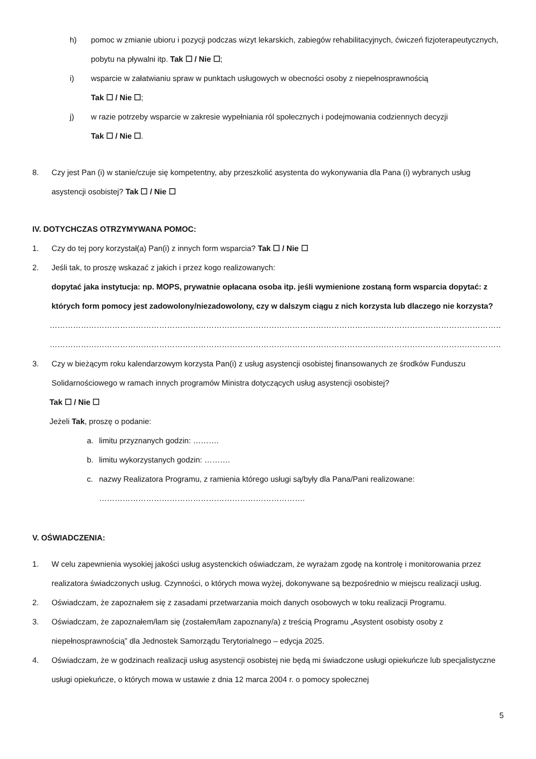h) pomoc w zmianie ubioru i pozycji podczas wizyt lekarskich, zabiegów rehabilitacyjnych, ćwiczeń fizjoterapeutycznych, pobytu na pływalni itp. Tak ☐ / Nie ☐;
i) wsparcie w załatwianiu spraw w punktach usługowych w obecności osoby z niepełnosprawnością
Tak ☐ / Nie ☐;
j) w razie potrzeby wsparcie w zakresie wypełniania ról społecznych i podejmowania codziennych decyzji
Tak ☐ / Nie ☐.
8. Czy jest Pan (i) w stanie/czuje się kompetentny, aby przeszkolić asystenta do wykonywania dla Pana (i) wybranych usług asystencji osobistej? Tak ☐ / Nie ☐
IV. DOTYCHCZAS OTRZYMYWANA POMOC:
1. Czy do tej pory korzystał(a) Pan(i) z innych form wsparcia? Tak ☐ / Nie ☐
2. Jeśli tak, to proszę wskazać z jakich i przez kogo realizowanych:
dopytać jaka instytucja: np. MOPS, prywatnie opłacana osoba itp. jeśli wymienione zostaną form wsparcia dopytać: z których form pomocy jest zadowolony/niezadowolony, czy w dalszym ciągu z nich korzysta lub dlaczego nie korzysta?
…………………………………………………………………………………………………………………………………………………………………………
…………………………………………………………………………………………………………………………………………………………………………
3. Czy w bieżącym roku kalendarzowym korzysta Pan(i) z usług asystencji osobistej finansowanych ze środków Funduszu Solidarnościowego w ramach innych programów Ministra dotyczących usług asystencji osobistej?
Tak ☐ / Nie ☐
Jeżeli Tak, proszę o podanie:
a. limitu przyznanych godzin: ……….
b. limitu wykorzystanych godzin: ……….
c. nazwy Realizatora Programu, z ramienia którego usługi są/były dla Pana/Pani realizowane:
…………………………………………………………………….
V. OŚWIADCZENIA:
1. W celu zapewnienia wysokiej jakości usług asystenckich oświadczam, że wyrażam zgodę na kontrolę i monitorowania przez realizatora świadczonych usług. Czynności, o których mowa wyżej, dokonywane są bezpośrednio w miejscu realizacji usług.
2. Oświadczam, że zapoznałem się z zasadami przetwarzania moich danych osobowych w toku realizacji Programu.
3. Oświadczam, że zapoznałem/łam się (zostałem/łam zapoznany/a) z treścią Programu „Asystent osobisty osoby z niepełnosprawnością” dla Jednostek Samorządu Terytorialnego – edycja 2025.
4. Oświadczam, że w godzinach realizacji usług asystencji osobistej nie będą mi świadczone usługi opiekuńcze lub specjalistyczne usługi opiekuńcze, o których mowa w ustawie z dnia 12 marca 2004 r. o pomocy społecznej
5